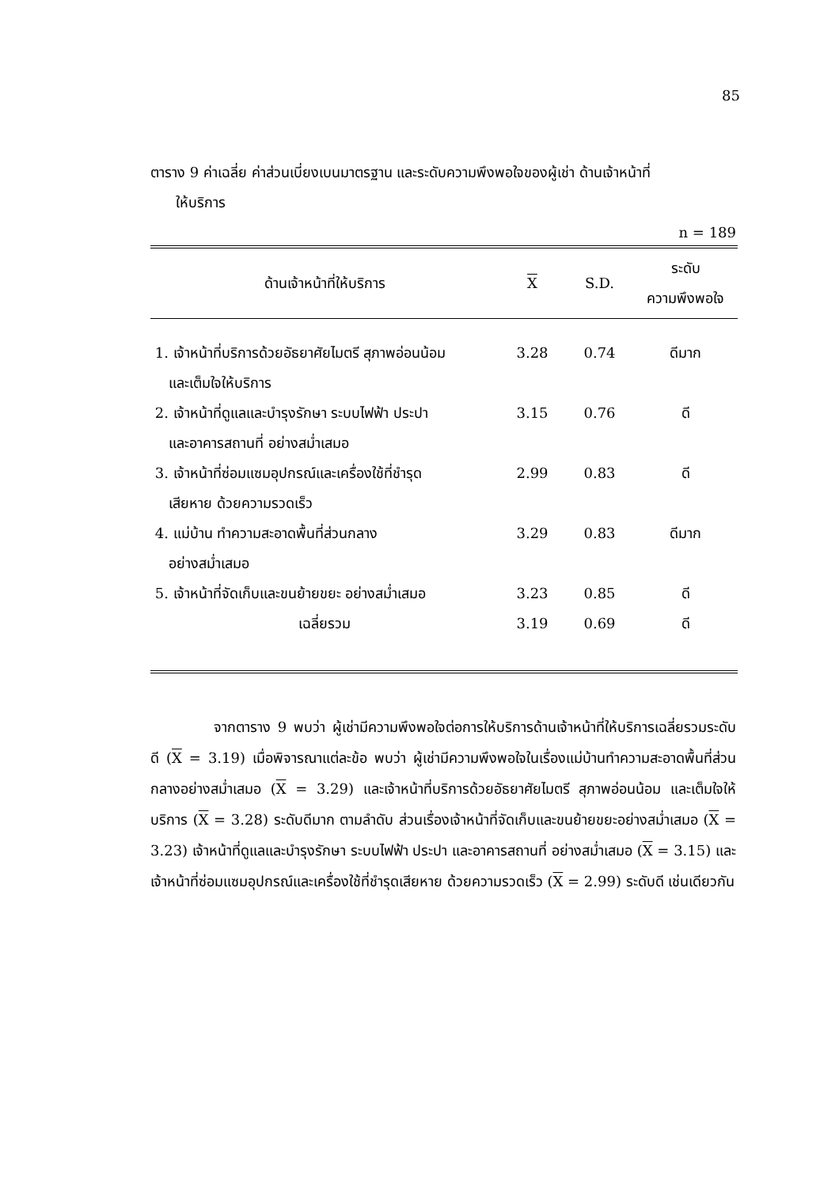85
ตาราง 9 ค่าเฉลี่ย ค่าส่วนเบี่ยงเบนมาตรฐาน และระดับความพึงพอใจของผู้เช่า ด้านเจ้าหน้าที่
ให้บริการ
n = 189
| ด้านเจ้าหน้าที่ให้บริการ | X | S.D. | ระดับ ความพึงพอใจ |
| --- | --- | --- | --- |
| 1. เจ้าหน้าที่บริการด้วยอัธยาศัยไมตรี สุภาพอ่อนน้อม และเต็มใจให้บริการ | 3.28 | 0.74 | ดีมาก |
| 2. เจ้าหน้าที่ดูแลและบำรุงรักษา ระบบไฟฟ้า ประปา และอาคารสถานที่ อย่างสม่ำเสมอ | 3.15 | 0.76 | ดี |
| 3. เจ้าหน้าที่ซ่อมแซมอุปกรณ์และเครื่องใช้ที่ชำรุด เสียหาย ด้วยความรวดเร็ว | 2.99 | 0.83 | ดี |
| 4. แม่บ้าน ทำความสะอาดพื้นที่ส่วนกลาง อย่างสม่ำเสมอ | 3.29 | 0.83 | ดีมาก |
| 5. เจ้าหน้าที่จัดเก็บและขนย้ายขยะ อย่างสม่ำเสมอ | 3.23 | 0.85 | ดี |
| เฉลี่ยรวม | 3.19 | 0.69 | ดี |
จากตาราง 9 พบว่า ผู้เช่ามีความพึงพอใจต่อการให้บริการด้านเจ้าหน้าที่ให้บริการเฉลี่ยรวมระดับดี (X = 3.19) เมื่อพิจารณาแต่ละข้อ พบว่า ผู้เช่ามีความพึงพอใจในเรื่องแม่บ้านทำความสะอาดพื้นที่ส่วนกลางอย่างสม่ำเสมอ (X = 3.29) และเจ้าหน้าที่บริการด้วยอัธยาศัยไมตรี สุภาพอ่อนน้อม และเต็มใจให้บริการ (X = 3.28) ระดับดีมาก ตามลำดับ ส่วนเรื่องเจ้าหน้าที่จัดเก็บและขนย้ายขยะอย่างสม่ำเสมอ (X = 3.23) เจ้าหน้าที่ดูแลและบำรุงรักษา ระบบไฟฟ้า ประปา และอาคารสถานที่ อย่างสม่ำเสมอ (X = 3.15) และเจ้าหน้าที่ซ่อมแซมอุปกรณ์และเครื่องใช้ที่ชำรุดเสียหาย ด้วยความรวดเร็ว (X = 2.99) ระดับดี เช่นเดียวกัน